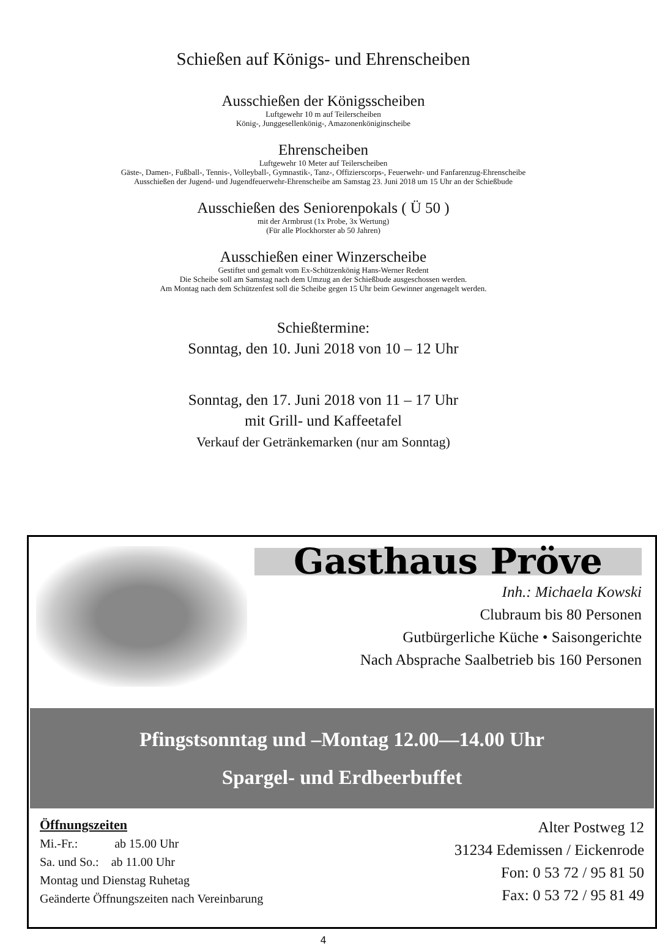Schießen auf Königs- und Ehrenscheiben
Ausschießen der Königsscheiben
Luftgewehr 10 m auf Teilerscheiben
König-, Junggesellenkönig-, Amazonenköniginscheibe
Ehrenscheiben
Luftgewehr 10 Meter auf Teilerscheiben
Gäste-, Damen-, Fußball-, Tennis-, Volleyball-, Gymnastik-, Tanz-, Offizierscorps-, Feuerwehr- und Fanfarenzug-Ehrenscheibe
Ausschießen der Jugend- und Jugendfeuerwehr-Ehrenscheibe am Samstag 23. Juni 2018 um 15 Uhr an der Schießbude
Ausschießen des Seniorenpokals ( Ü 50 )
mit der Armbrust (1x Probe, 3x Wertung)
(Für alle Plockhorster ab 50 Jahren)
Ausschießen einer Winzerscheibe
Gestiftet und gemalt vom Ex-Schützenkönig Hans-Werner Redent
Die Scheibe soll am Samstag nach dem Umzug an der Schießbude ausgeschossen werden.
Am Montag nach dem Schützenfest soll die Scheibe gegen 15 Uhr beim Gewinner angenagelt werden.
Schießtermine:
Sonntag, den 10. Juni 2018 von 10 – 12 Uhr
Sonntag, den 17. Juni 2018 von 11 – 17 Uhr
mit Grill- und Kaffeetafel
Verkauf der Getränkemarken (nur am Sonntag)
Gasthaus Pröve
Inh.: Michaela Kowski
Clubraum bis 80 Personen
Gutbürgerliche Küche • Saisongerichte
Nach Absprache Saalbetrieb bis 160 Personen
Pfingstsonntag und –Montag 12.00—14.00 Uhr
Spargel- und Erdbeerbuffet
Öffnungszeiten
Mi.-Fr.: ab 15.00 Uhr
Sa. und So.: ab 11.00 Uhr
Montag und Dienstag Ruhetag
Geänderte Öffnungszeiten nach Vereinbarung
Alter Postweg 12
31234 Edemissen / Eickenrode
Fon: 0 53 72 / 95 81 50
Fax: 0 53 72 / 95 81 49
4